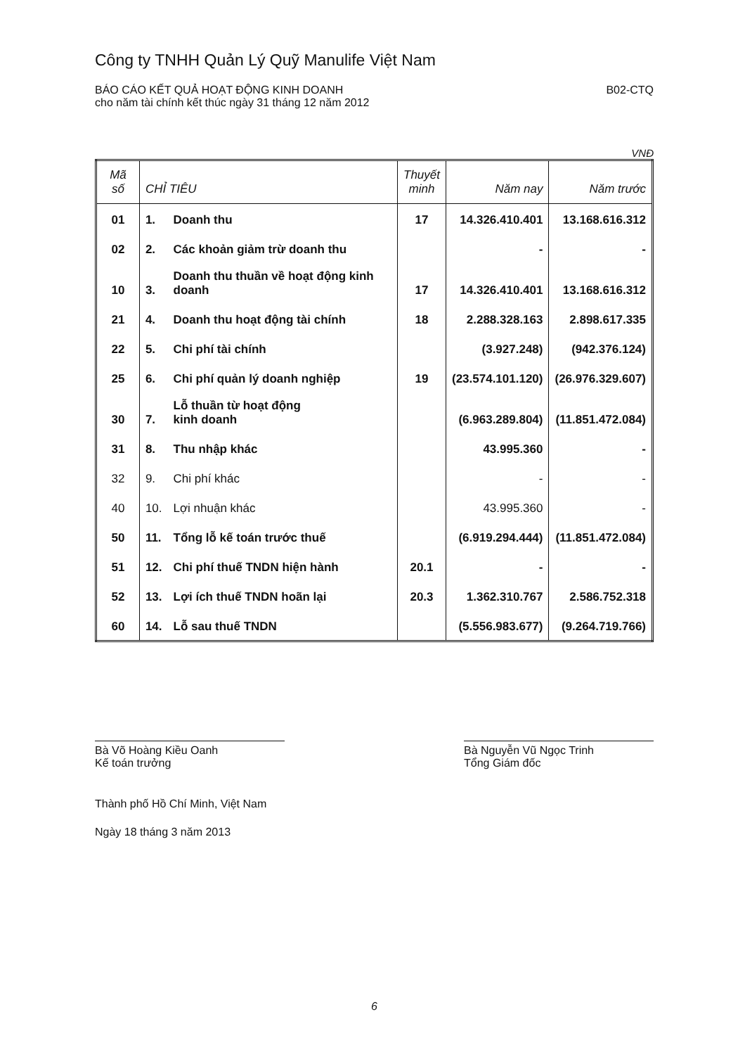Công ty TNHH Quản Lý Quỹ Manulife Việt Nam
BÁO CÁO KẾT QUẢ HOẠT ĐỘNG KINH DOANH
cho năm tài chính kết thúc ngày 31 tháng 12 năm 2012
B02-CTQ
VNĐ
| Mã số | CHỈ TIÊU | | Thuyết minh | Năm nay | Năm trước |
| --- | --- | --- | --- | --- | --- |
| 01 | 1. | Doanh thu | 17 | 14.326.410.401 | 13.168.616.312 |
| 02 | 2. | Các khoản giảm trừ doanh thu | | - | - |
| 10 | 3. | Doanh thu thuần về hoạt động kinh doanh | 17 | 14.326.410.401 | 13.168.616.312 |
| 21 | 4. | Doanh thu hoạt động tài chính | 18 | 2.288.328.163 | 2.898.617.335 |
| 22 | 5. | Chi phí tài chính | | (3.927.248) | (942.376.124) |
| 25 | 6. | Chi phí quản lý doanh nghiệp | 19 | (23.574.101.120) | (26.976.329.607) |
| 30 | 7. | Lỗ thuần từ hoạt động kinh doanh | | (6.963.289.804) | (11.851.472.084) |
| 31 | 8. | Thu nhập khác | | 43.995.360 | - |
| 32 | 9. | Chi phí khác | | - | - |
| 40 | 10. | Lợi nhuận khác | | 43.995.360 | - |
| 50 | 11. | Tổng lỗ kế toán trước thuế | | (6.919.294.444) | (11.851.472.084) |
| 51 | 12. | Chi phí thuế TNDN hiện hành | 20.1 | - | - |
| 52 | 13. | Lợi ích thuế TNDN hoãn lại | 20.3 | 1.362.310.767 | 2.586.752.318 |
| 60 | 14. | Lỗ sau thuế TNDN | | (5.556.983.677) | (9.264.719.766) |
Bà Võ Hoàng Kiều Oanh
Kế toán trưởng
Bà Nguyễn Vũ Ngọc Trinh
Tổng Giám đốc
Thành phố Hồ Chí Minh, Việt Nam
Ngày 18 tháng 3 năm 2013
6